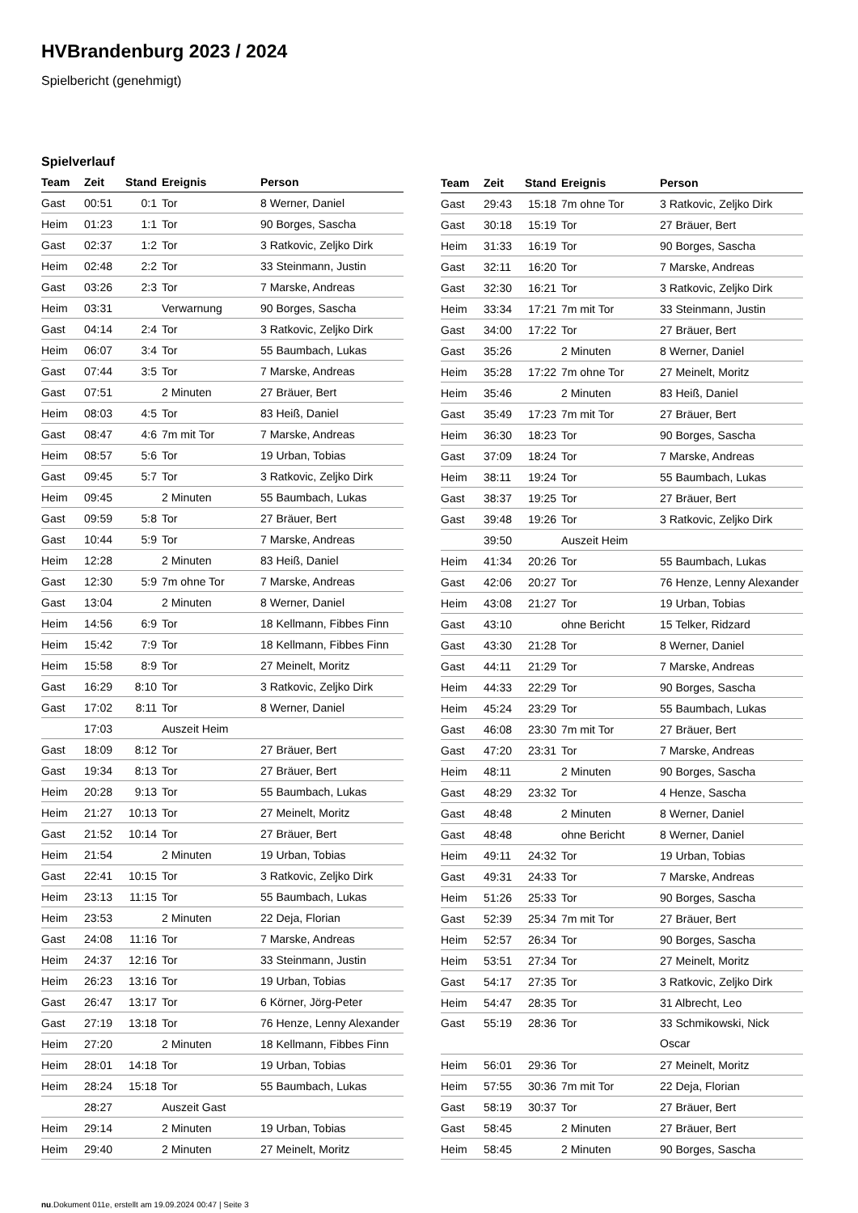HVBrandenburg 2023 / 2024
Spielbericht (genehmigt)
Spielverlauf
| Team | Zeit | Stand | Ereignis | Person |
| --- | --- | --- | --- | --- |
| Gast | 00:51 | 0:1 | Tor | 8 Werner, Daniel |
| Heim | 01:23 | 1:1 | Tor | 90 Borges, Sascha |
| Gast | 02:37 | 1:2 | Tor | 3 Ratkovic, Zeljko Dirk |
| Heim | 02:48 | 2:2 | Tor | 33 Steinmann, Justin |
| Gast | 03:26 | 2:3 | Tor | 7 Marske, Andreas |
| Heim | 03:31 | | Verwarnung | 90 Borges, Sascha |
| Gast | 04:14 | 2:4 | Tor | 3 Ratkovic, Zeljko Dirk |
| Heim | 06:07 | 3:4 | Tor | 55 Baumbach, Lukas |
| Gast | 07:44 | 3:5 | Tor | 7 Marske, Andreas |
| Gast | 07:51 | | 2 Minuten | 27 Bräuer, Bert |
| Heim | 08:03 | 4:5 | Tor | 83 Heiß, Daniel |
| Gast | 08:47 | 4:6 | 7m mit Tor | 7 Marske, Andreas |
| Heim | 08:57 | 5:6 | Tor | 19 Urban, Tobias |
| Gast | 09:45 | 5:7 | Tor | 3 Ratkovic, Zeljko Dirk |
| Heim | 09:45 | | 2 Minuten | 55 Baumbach, Lukas |
| Gast | 09:59 | 5:8 | Tor | 27 Bräuer, Bert |
| Gast | 10:44 | 5:9 | Tor | 7 Marske, Andreas |
| Heim | 12:28 | | 2 Minuten | 83 Heiß, Daniel |
| Gast | 12:30 | 5:9 | 7m ohne Tor | 7 Marske, Andreas |
| Gast | 13:04 | | 2 Minuten | 8 Werner, Daniel |
| Heim | 14:56 | 6:9 | Tor | 18 Kellmann, Fibbes Finn |
| Heim | 15:42 | 7:9 | Tor | 18 Kellmann, Fibbes Finn |
| Heim | 15:58 | 8:9 | Tor | 27 Meinelt, Moritz |
| Gast | 16:29 | 8:10 | Tor | 3 Ratkovic, Zeljko Dirk |
| Gast | 17:02 | 8:11 | Tor | 8 Werner, Daniel |
| | 17:03 | | Auszeit Heim | |
| Gast | 18:09 | 8:12 | Tor | 27 Bräuer, Bert |
| Gast | 19:34 | 8:13 | Tor | 27 Bräuer, Bert |
| Heim | 20:28 | 9:13 | Tor | 55 Baumbach, Lukas |
| Heim | 21:27 | 10:13 | Tor | 27 Meinelt, Moritz |
| Gast | 21:52 | 10:14 | Tor | 27 Bräuer, Bert |
| Heim | 21:54 | | 2 Minuten | 19 Urban, Tobias |
| Gast | 22:41 | 10:15 | Tor | 3 Ratkovic, Zeljko Dirk |
| Heim | 23:13 | 11:15 | Tor | 55 Baumbach, Lukas |
| Heim | 23:53 | | 2 Minuten | 22 Deja, Florian |
| Gast | 24:08 | 11:16 | Tor | 7 Marske, Andreas |
| Heim | 24:37 | 12:16 | Tor | 33 Steinmann, Justin |
| Heim | 26:23 | 13:16 | Tor | 19 Urban, Tobias |
| Gast | 26:47 | 13:17 | Tor | 6 Körner, Jörg-Peter |
| Gast | 27:19 | 13:18 | Tor | 76 Henze, Lenny Alexander |
| Heim | 27:20 | | 2 Minuten | 18 Kellmann, Fibbes Finn |
| Heim | 28:01 | 14:18 | Tor | 19 Urban, Tobias |
| Heim | 28:24 | 15:18 | Tor | 55 Baumbach, Lukas |
| | 28:27 | | Auszeit Gast | |
| Heim | 29:14 | | 2 Minuten | 19 Urban, Tobias |
| Heim | 29:40 | | 2 Minuten | 27 Meinelt, Moritz |
| Team | Zeit | Stand | Ereignis | Person |
| --- | --- | --- | --- | --- |
| Gast | 29:43 | 15:18 | 7m ohne Tor | 3 Ratkovic, Zeljko Dirk |
| Gast | 30:18 | 15:19 | Tor | 27 Bräuer, Bert |
| Heim | 31:33 | 16:19 | Tor | 90 Borges, Sascha |
| Gast | 32:11 | 16:20 | Tor | 7 Marske, Andreas |
| Gast | 32:30 | 16:21 | Tor | 3 Ratkovic, Zeljko Dirk |
| Heim | 33:34 | 17:21 | 7m mit Tor | 33 Steinmann, Justin |
| Gast | 34:00 | 17:22 | Tor | 27 Bräuer, Bert |
| Gast | 35:26 | | 2 Minuten | 8 Werner, Daniel |
| Heim | 35:28 | 17:22 | 7m ohne Tor | 27 Meinelt, Moritz |
| Heim | 35:46 | | 2 Minuten | 83 Heiß, Daniel |
| Gast | 35:49 | 17:23 | 7m mit Tor | 27 Bräuer, Bert |
| Heim | 36:30 | 18:23 | Tor | 90 Borges, Sascha |
| Gast | 37:09 | 18:24 | Tor | 7 Marske, Andreas |
| Heim | 38:11 | 19:24 | Tor | 55 Baumbach, Lukas |
| Gast | 38:37 | 19:25 | Tor | 27 Bräuer, Bert |
| Gast | 39:48 | 19:26 | Tor | 3 Ratkovic, Zeljko Dirk |
| | 39:50 | | Auszeit Heim | |
| Heim | 41:34 | 20:26 | Tor | 55 Baumbach, Lukas |
| Gast | 42:06 | 20:27 | Tor | 76 Henze, Lenny Alexander |
| Heim | 43:08 | 21:27 | Tor | 19 Urban, Tobias |
| Gast | 43:10 | | ohne Bericht | 15 Telker, Ridzard |
| Gast | 43:30 | 21:28 | Tor | 8 Werner, Daniel |
| Gast | 44:11 | 21:29 | Tor | 7 Marske, Andreas |
| Heim | 44:33 | 22:29 | Tor | 90 Borges, Sascha |
| Heim | 45:24 | 23:29 | Tor | 55 Baumbach, Lukas |
| Gast | 46:08 | 23:30 | 7m mit Tor | 27 Bräuer, Bert |
| Gast | 47:20 | 23:31 | Tor | 7 Marske, Andreas |
| Heim | 48:11 | | 2 Minuten | 90 Borges, Sascha |
| Gast | 48:29 | 23:32 | Tor | 4 Henze, Sascha |
| Gast | 48:48 | | 2 Minuten | 8 Werner, Daniel |
| Gast | 48:48 | | ohne Bericht | 8 Werner, Daniel |
| Heim | 49:11 | 24:32 | Tor | 19 Urban, Tobias |
| Gast | 49:31 | 24:33 | Tor | 7 Marske, Andreas |
| Heim | 51:26 | 25:33 | Tor | 90 Borges, Sascha |
| Gast | 52:39 | 25:34 | 7m mit Tor | 27 Bräuer, Bert |
| Heim | 52:57 | 26:34 | Tor | 90 Borges, Sascha |
| Heim | 53:51 | 27:34 | Tor | 27 Meinelt, Moritz |
| Gast | 54:17 | 27:35 | Tor | 3 Ratkovic, Zeljko Dirk |
| Heim | 54:47 | 28:35 | Tor | 31 Albrecht, Leo |
| Gast | 55:19 | 28:36 | Tor | 33 Schmikowski, Nick Oscar |
| Heim | 56:01 | 29:36 | Tor | 27 Meinelt, Moritz |
| Heim | 57:55 | 30:36 | 7m mit Tor | 22 Deja, Florian |
| Gast | 58:19 | 30:37 | Tor | 27 Bräuer, Bert |
| Gast | 58:45 | | 2 Minuten | 27 Bräuer, Bert |
| Heim | 58:45 | | 2 Minuten | 90 Borges, Sascha |
nu.Dokument 011e, erstellt am 19.09.2024 00:47 | Seite 3